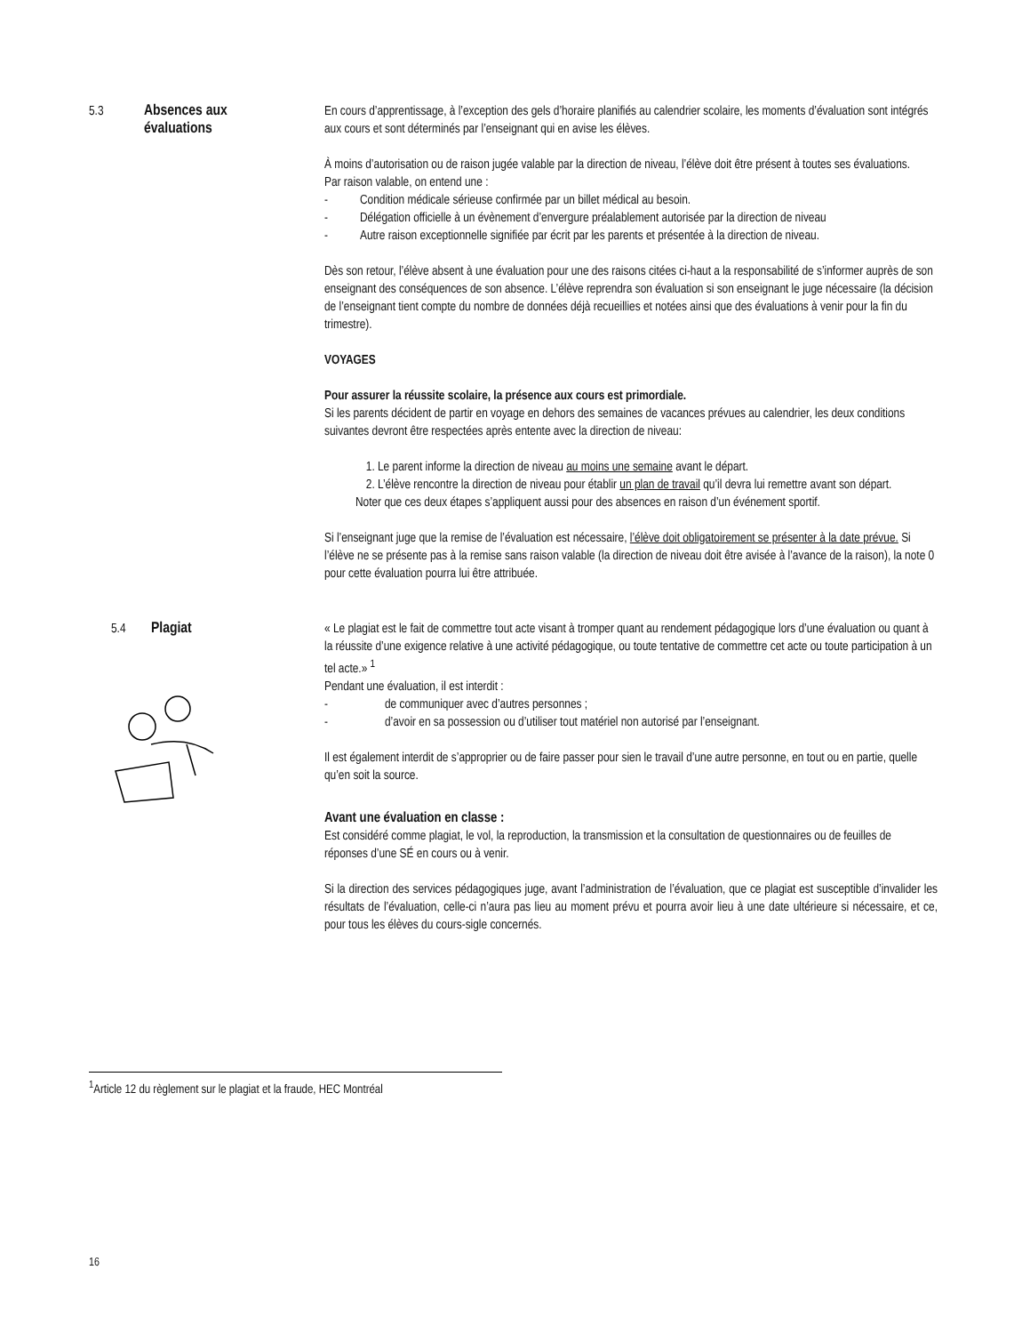5.3 Absences aux
évaluations
En cours d’apprentissage, à l’exception des gels d’horaire planifiés au calendrier scolaire, les moments d’évaluation sont intégrés aux cours et sont déterminés par l’enseignant qui en avise les élèves.
À moins d’autorisation ou de raison jugée valable par la direction de niveau, l’élève doit être présent à toutes ses évaluations.
Par raison valable, on entend une :
- Condition médicale sérieuse confirmée par un billet médical au besoin.
- Délégation officielle à un évènement d’envergure préalablement autorisée par la direction de niveau
- Autre raison exceptionnelle signifiée par écrit par les parents et présentée à la direction de niveau.
Dès son retour, l’élève absent à une évaluation pour une des raisons citées ci-haut a la responsabilité de s’informer auprès de son enseignant des conséquences de son absence. L’élève reprendra son évaluation si son enseignant le juge nécessaire (la décision de l’enseignant tient compte du nombre de données déjà recueillies et notées ainsi que des évaluations à venir pour la fin du trimestre).
VOYAGES
Pour assurer la réussite scolaire, la présence aux cours est primordiale.
Si les parents décident de partir en voyage en dehors des semaines de vacances prévues au calendrier, les deux conditions suivantes devront être respectées après entente avec la direction de niveau:
1. Le parent informe la direction de niveau au moins une semaine avant le départ.
2. L’élève rencontre la direction de niveau pour établir un plan de travail qu’il devra lui remettre avant son départ.
Noter que ces deux étapes s’appliquent aussi pour des absences en raison d’un événement sportif.
Si l’enseignant juge que la remise de l’évaluation est nécessaire, l’élève doit obligatoirement se présenter à la date prévue. Si l’élève ne se présente pas à la remise sans raison valable (la direction de niveau doit être avisée à l’avance de la raison), la note 0 pour cette évaluation pourra lui être attribuée.
5.4 Plagiat
« Le plagiat est le fait de commettre tout acte visant à tromper quant au rendement pédagogique lors d’une évaluation ou quant à la réussite d’une exigence relative à une activité pédagogique, ou toute tentative de commettre cet acte ou toute participation à un tel acte.» <sup>1</sup>
Pendant une évaluation, il est interdit :
- de communiquer avec d’autres personnes ;
- d’avoir en sa possession ou d’utiliser tout matériel non autorisé par l’enseignant.
Il est également interdit de s’approprier ou de faire passer pour sien le travail d’une autre personne, en tout ou en partie, quelle qu’en soit la source.
Avant une évaluation en classe :
Est considéré comme plagiat, le vol, la reproduction, la transmission et la consultation de questionnaires ou de feuilles de réponses d’une SÉ en cours ou à venir.
Si la direction des services pédagogiques juge, avant l’administration de l’évaluation, que ce plagiat est susceptible d’invalider les résultats de l’évaluation, celle-ci n’aura pas lieu au moment prévu et pourra avoir lieu à une date ultérieure si nécessaire, et ce, pour tous les élèves du cours-sigle concernés.
<sup>1</sup> Article 12 du règlement sur le plagiat et la fraude, HEC Montréal
16